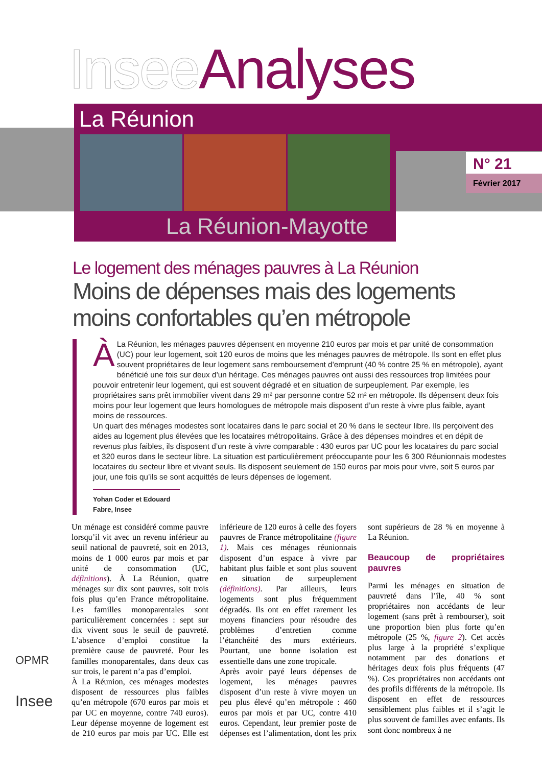Insee Analyses
La Réunion
La Réunion-Mayotte
N° 21
Février 2017
Le logement des ménages pauvres à La Réunion
Moins de dépenses mais des logements moins confortables qu’en métropole
À La Réunion, les ménages pauvres dépensent en moyenne 210 euros par mois et par unité de consommation (UC) pour leur logement, soit 120 euros de moins que les ménages pauvres de métropole. Ils sont en effet plus souvent propriétaires de leur logement sans remboursement d’emprunt (40 % contre 25 % en métropole), ayant bénéficié une fois sur deux d’un héritage. Ces ménages pauvres ont aussi des ressources trop limitées pour pouvoir entretenir leur logement, qui est souvent dégradé et en situation de surpeuplement. Par exemple, les propriétaires sans prêt immobilier vivent dans 29 m² par personne contre 52 m² en métropole. Ils dépensent deux fois moins pour leur logement que leurs homologues de métropole mais disposent d’un reste à vivre plus faible, ayant moins de ressources.
Un quart des ménages modestes sont locataires dans le parc social et 20 % dans le secteur libre. Ils perçoivent des aides au logement plus élevées que les locataires métropolitains. Grâce à des dépenses moindres et en dépit de revenus plus faibles, ils disposent d’un reste à vivre comparable : 430 euros par UC pour les locataires du parc social et 320 euros dans le secteur libre. La situation est particulièrement préoccupante pour les 6 300 Réunionnais modestes locataires du secteur libre et vivant seuls. Ils disposent seulement de 150 euros par mois pour vivre, soit 5 euros par jour, une fois qu’ils se sont acquittés de leurs dépenses de logement.
Yohan Coder et Edouard Fabre, Insee
Un ménage est considéré comme pauvre lorsqu’il vit avec un revenu inférieur au seuil national de pauvreté, soit en 2013, moins de 1 000 euros par mois et par unité de consommation (UC, définitions). À La Réunion, quatre ménages sur dix sont pauvres, soit trois fois plus qu’en France métropolitaine. Les familles monoparentales sont particulièrement concernées : sept sur dix vivent sous le seuil de pauvreté. L’absence d’emploi constitue la première cause de pauvreté. Pour les familles monoparentales, dans deux cas sur trois, le parent n’a pas d’emploi.
À La Réunion, ces ménages modestes disposent de ressources plus faibles qu’en métropole (670 euros par mois et par UC en moyenne, contre 740 euros). Leur dépense moyenne de logement est de 210 euros par mois par UC. Elle est inférieure de 120 euros à celle des foyers pauvres de France métropolitaine (figure 1). Mais ces ménages réunionnais disposent d’un espace à vivre par habitant plus faible et sont plus souvent en situation de surpeuplement (définitions). Par ailleurs, leurs logements sont plus fréquemment dégradés. Ils ont en effet rarement les moyens financiers pour résoudre des problèmes d’entretien comme l’étanchéité des murs extérieurs. Pourtant, une bonne isolation est essentielle dans une zone tropicale.
Après avoir payé leurs dépenses de logement, les ménages pauvres disposent d’un reste à vivre moyen un peu plus élevé qu’en métropole : 460 euros par mois et par UC, contre 410 euros. Cependant, leur premier poste de dépenses est l’alimentation, dont les prix sont supérieurs de 28 % en moyenne à La Réunion.
Beaucoup de propriétaires pauvres
Parmi les ménages en situation de pauvreté dans l’île, 40 % sont propriétaires non accédants de leur logement (sans prêt à rembourser), soit une proportion bien plus forte qu’en métropole (25 %, figure 2). Cet accès plus large à la propriété s’explique notamment par des donations et héritages deux fois plus fréquents (47 %). Ces propriétaires non accédants ont des profils différents de la métropole. Ils disposent en effet de ressources sensiblement plus faibles et il s’agit le plus souvent de familles avec enfants. Ils sont donc nombreux à ne
OPMR
Insee